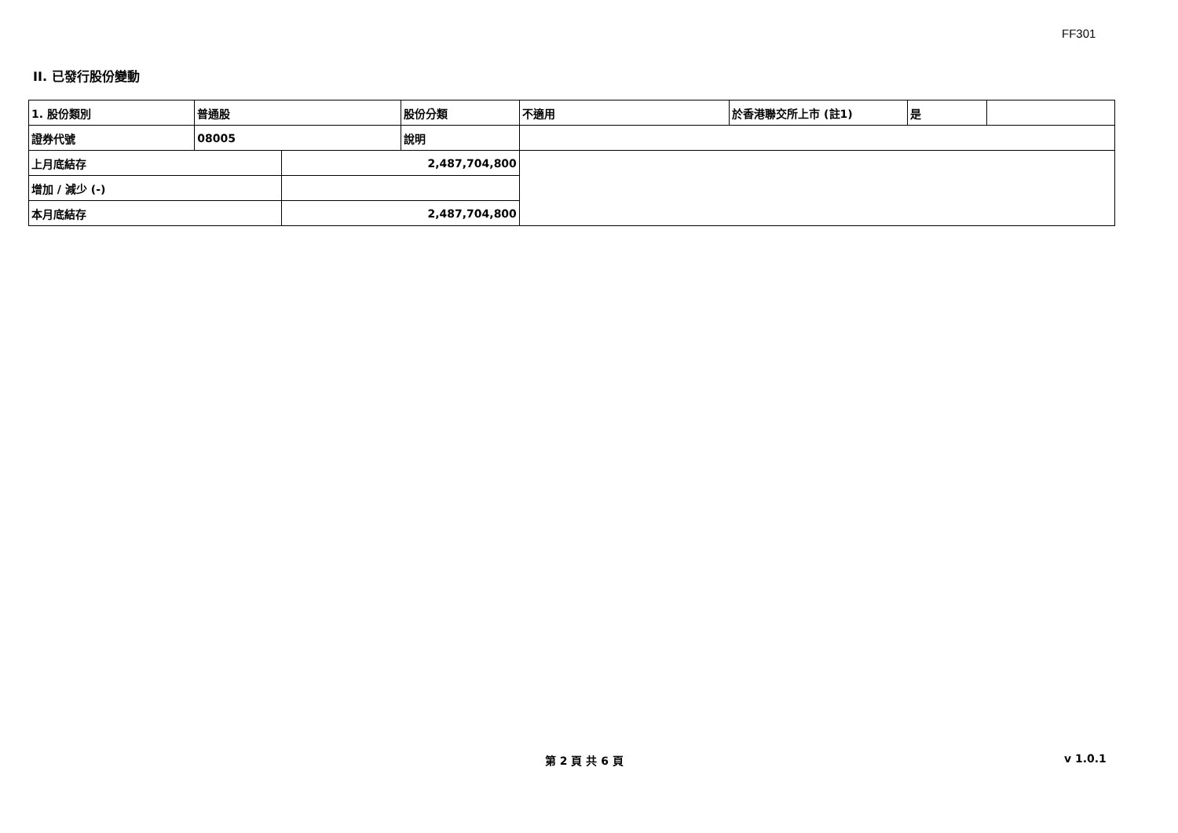FF301
II. 已發行股份變動
| 1. 股份類別 | 普通股 | | 股份分類 | 不適用 | 於香港聯交所上市 (註1) | 是 | |
| 證券代號 | 08005 | | 說明 | | | | |
| 上月底結存 | | 2,487,704,800 | | | | | |
| 增加 / 減少 (-) | | | | | | | |
| 本月底結存 | | 2,487,704,800 | | | | | |
第 2 頁 共 6 頁 v 1.0.1